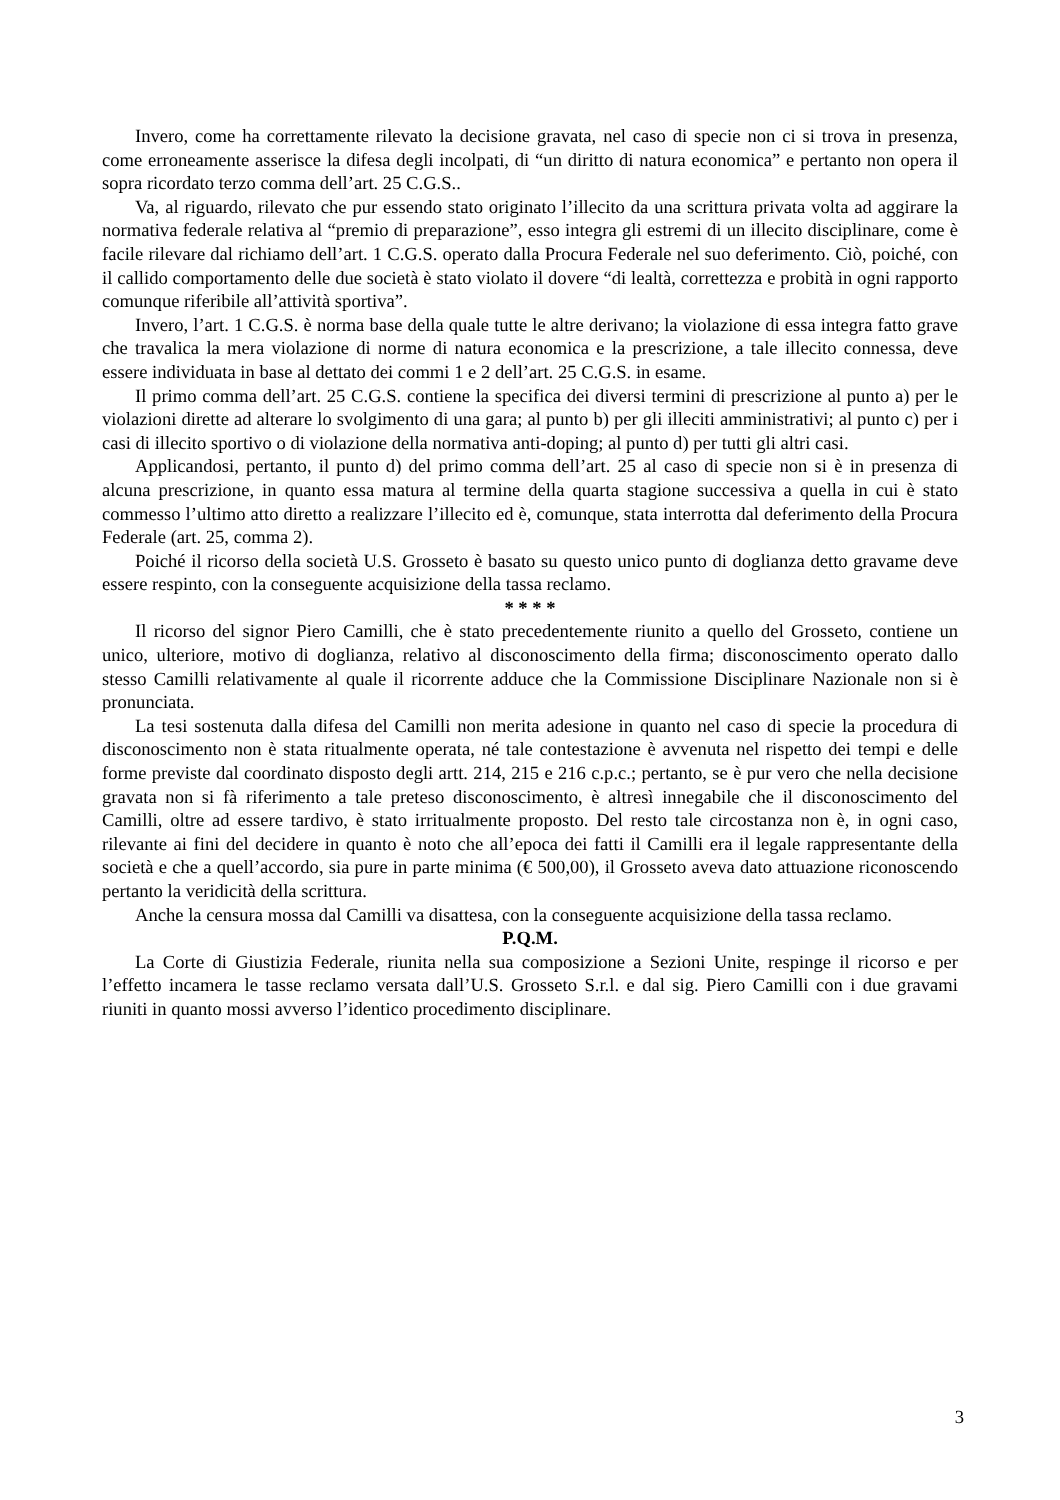Invero, come ha correttamente rilevato la decisione gravata, nel caso di specie non ci si trova in presenza, come erroneamente asserisce la difesa degli incolpati, di “un diritto di natura economica” e pertanto non opera il sopra ricordato terzo comma dell’art. 25 C.G.S..
Va, al riguardo, rilevato che pur essendo stato originato l’illecito da una scrittura privata volta ad aggirare la normativa federale relativa al “premio di preparazione”, esso integra gli estremi di un illecito disciplinare, come è facile rilevare dal richiamo dell’art. 1 C.G.S. operato dalla Procura Federale nel suo deferimento. Ciò, poiché, con il callido comportamento delle due società è stato violato il dovere “di lealtà, correttezza e probità in ogni rapporto comunque riferibile all’attività sportiva”.
Invero, l’art. 1 C.G.S. è norma base della quale tutte le altre derivano; la violazione di essa integra fatto grave che travalica la mera violazione di norme di natura economica e la prescrizione, a tale illecito connessa, deve essere individuata in base al dettato dei commi 1 e 2 dell’art. 25 C.G.S. in esame.
Il primo comma dell’art. 25 C.G.S. contiene la specifica dei diversi termini di prescrizione al punto a) per le violazioni dirette ad alterare lo svolgimento di una gara; al punto b) per gli illeciti amministrativi; al punto c) per i casi di illecito sportivo o di violazione della normativa anti-doping; al punto d) per tutti gli altri casi.
Applicandosi, pertanto, il punto d) del primo comma dell’art. 25 al caso di specie non si è in presenza di alcuna prescrizione, in quanto essa matura al termine della quarta stagione successiva a quella in cui è stato commesso l’ultimo atto diretto a realizzare l’illecito ed è, comunque, stata interrotta dal deferimento della Procura Federale (art. 25, comma 2).
Poiché il ricorso della società U.S. Grosseto è basato su questo unico punto di doglianza detto gravame deve essere respinto, con la conseguente acquisizione della tassa reclamo.
* * * *
Il ricorso del signor Piero Camilli, che è stato precedentemente riunito a quello del Grosseto, contiene un unico, ulteriore, motivo di doglianza, relativo al disconoscimento della firma; disconoscimento operato dallo stesso Camilli relativamente al quale il ricorrente adduce che la Commissione Disciplinare Nazionale non si è pronunciata.
La tesi sostenuta dalla difesa del Camilli non merita adesione in quanto nel caso di specie la procedura di disconoscimento non è stata ritualmente operata, né tale contestazione è avvenuta nel rispetto dei tempi e delle forme previste dal coordinato disposto degli artt. 214, 215 e 216 c.p.c.; pertanto, se è pur vero che nella decisione gravata non si fà riferimento a tale preteso disconoscimento, è altresì innegabile che il disconoscimento del Camilli, oltre ad essere tardivo, è stato irritualmente proposto. Del resto tale circostanza non è, in ogni caso, rilevante ai fini del decidere in quanto è noto che all’epoca dei fatti il Camilli era il legale rappresentante della società e che a quell’accordo, sia pure in parte minima (€ 500,00), il Grosseto aveva dato attuazione riconoscendo pertanto la veridicità della scrittura.
Anche la censura mossa dal Camilli va disattesa, con la conseguente acquisizione della tassa reclamo.
P.Q.M.
La Corte di Giustizia Federale, riunita nella sua composizione a Sezioni Unite, respinge il ricorso e per l’effetto incamera le tasse reclamo versata dall’U.S. Grosseto S.r.l. e dal sig. Piero Camilli con i due gravami riuniti in quanto mossi avverso l’identico procedimento disciplinare.
3